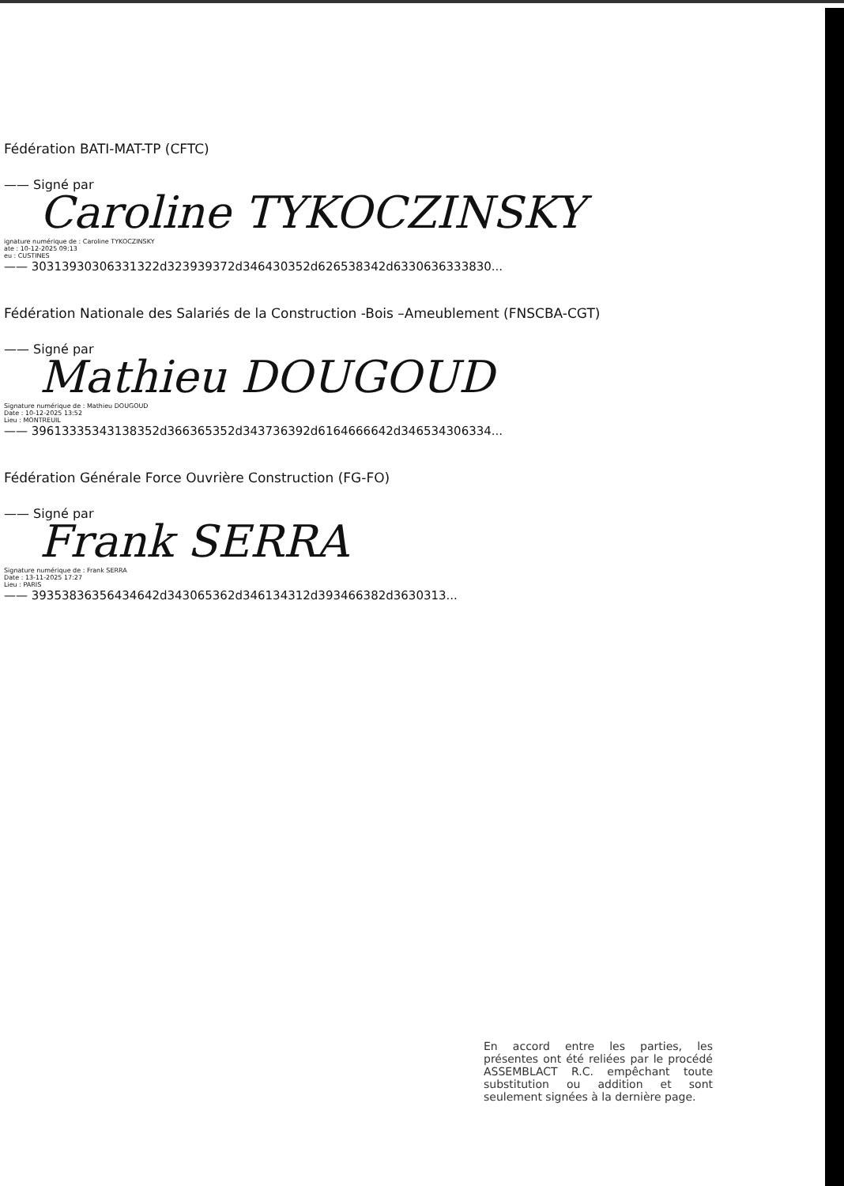Fédération BATI-MAT-TP (CFTC)
—— Signé par
Caroline TYKOCZINSKY
ignature numérique de : Caroline TYKOCZINSKY
ate : 10-12-2025 09:13
eu : CUSTINES
—— 30313930306331322d323939372d346430352d626538342d6330636333830...
Fédération Nationale des Salariés de la Construction -Bois –Ameublement (FNSCBA-CGT)
—— Signé par
Mathieu DOUGOUD
Signature numérique de : Mathieu DOUGOUD
Date : 10-12-2025 13:52
Lieu : MONTREUIL
—— 39613335343138352d366365352d343736392d6164666642d346534306334...
Fédération Générale Force Ouvrière Construction (FG-FO)
—— Signé par
Frank SERRA
Signature numérique de : Frank SERRA
Date : 13-11-2025 17:27
Lieu : PARIS
—— 39353836356434642d343065362d346134312d393466382d3630313...
En accord entre les parties, les présentes ont été reliées par le procédé ASSEMBLACT R.C. empêchant toute substitution ou addition et sont seulement signées à la dernière page.